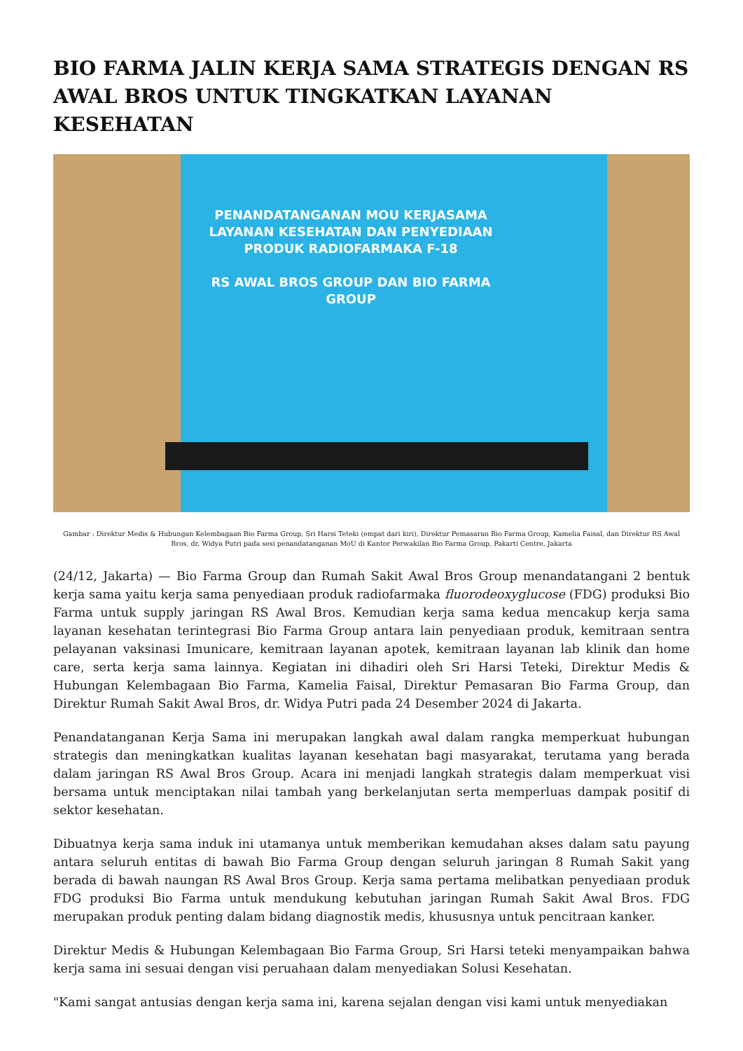BIO FARMA JALIN KERJA SAMA STRATEGIS DENGAN RS AWAL BROS UNTUK TINGKATKAN LAYANAN KESEHATAN
PENANDATANGANAN MOU KERJASAMA LAYANAN KESEHATAN DAN PENYEDIAAN PRODUK RADIOFARMAKA F-18
RS AWAL BROS GROUP DAN BIO FARMA GROUP
Gambar : Direktur Medis & Hubungan Kelembagaan Bio Farma Group, Sri Harsi Teteki (empat dari kiri), Direktur Pemasaran Bio Farma Group, Kamelia Faisal, dan Direktur RS Awal Bros, dr. Widya Putri pada sesi penandatanganan MoU di Kantor Perwakilan Bio Farma Group, Pakarti Centre, Jakarta
(24/12, Jakarta) — Bio Farma Group dan Rumah Sakit Awal Bros Group menandatangani 2 bentuk kerja sama yaitu kerja sama penyediaan produk radiofarmaka fluorodeoxyglucose (FDG) produksi Bio Farma untuk supply jaringan RS Awal Bros. Kemudian kerja sama kedua mencakup kerja sama layanan kesehatan terintegrasi Bio Farma Group antara lain penyediaan produk, kemitraan sentra pelayanan vaksinasi Imunicare, kemitraan layanan apotek, kemitraan layanan lab klinik dan home care, serta kerja sama lainnya. Kegiatan ini dihadiri oleh Sri Harsi Teteki, Direktur Medis & Hubungan Kelembagaan Bio Farma, Kamelia Faisal, Direktur Pemasaran Bio Farma Group, dan Direktur Rumah Sakit Awal Bros, dr. Widya Putri pada 24 Desember 2024 di Jakarta.
Penandatanganan Kerja Sama ini merupakan langkah awal dalam rangka memperkuat hubungan strategis dan meningkatkan kualitas layanan kesehatan bagi masyarakat, terutama yang berada dalam jaringan RS Awal Bros Group. Acara ini menjadi langkah strategis dalam memperkuat visi bersama untuk menciptakan nilai tambah yang berkelanjutan serta memperluas dampak positif di sektor kesehatan.
Dibuatnya kerja sama induk ini utamanya untuk memberikan kemudahan akses dalam satu payung antara seluruh entitas di bawah Bio Farma Group dengan seluruh jaringan 8 Rumah Sakit yang berada di bawah naungan RS Awal Bros Group. Kerja sama pertama melibatkan penyediaan produk FDG produksi Bio Farma untuk mendukung kebutuhan jaringan Rumah Sakit Awal Bros. FDG merupakan produk penting dalam bidang diagnostik medis, khususnya untuk pencitraan kanker.
Direktur Medis & Hubungan Kelembagaan Bio Farma Group, Sri Harsi teteki menyampaikan bahwa kerja sama ini sesuai dengan visi peruahaan dalam menyediakan Solusi Kesehatan.
"Kami sangat antusias dengan kerja sama ini, karena sejalan dengan visi kami untuk menyediakan